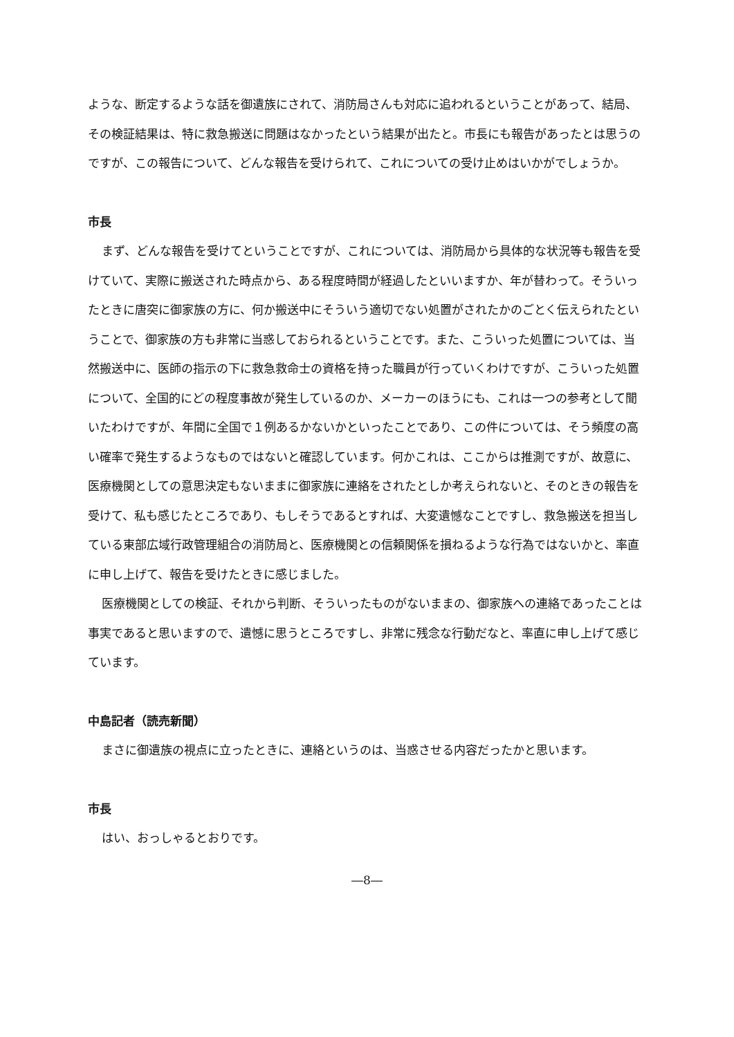ような、断定するような話を御遺族にされて、消防局さんも対応に追われるということがあって、結局、その検証結果は、特に救急搬送に問題はなかったという結果が出たと。市長にも報告があったとは思うのですが、この報告について、どんな報告を受けられて、これについての受け止めはいかがでしょうか。
市長
まず、どんな報告を受けてということですが、これについては、消防局から具体的な状況等も報告を受けていて、実際に搬送された時点から、ある程度時間が経過したといいますか、年が替わって。そういったときに唐突に御家族の方に、何か搬送中にそういう適切でない処置がされたかのごとく伝えられたということで、御家族の方も非常に当惑しておられるということです。また、こういった処置については、当然搬送中に、医師の指示の下に救急救命士の資格を持った職員が行っていくわけですが、こういった処置について、全国的にどの程度事故が発生しているのか、メーカーのほうにも、これは一つの参考として聞いたわけですが、年間に全国で１例あるかないかといったことであり、この件については、そう頻度の高い確率で発生するようなものではないと確認しています。何かこれは、ここからは推測ですが、故意に、医療機関としての意思決定もないままに御家族に連絡をされたとしか考えられないと、そのときの報告を受けて、私も感じたところであり、もしそうであるとすれば、大変遺憾なことですし、救急搬送を担当している東部広域行政管理組合の消防局と、医療機関との信頼関係を損ねるような行為ではないかと、率直に申し上げて、報告を受けたときに感じました。
医療機関としての検証、それから判断、そういったものがないままの、御家族への連絡であったことは事実であると思いますので、遺憾に思うところですし、非常に残念な行動だなと、率直に申し上げて感じています。
中島記者（読売新聞）
まさに御遺族の視点に立ったときに、連絡というのは、当惑させる内容だったかと思います。
市長
はい、おっしゃるとおりです。
―8―